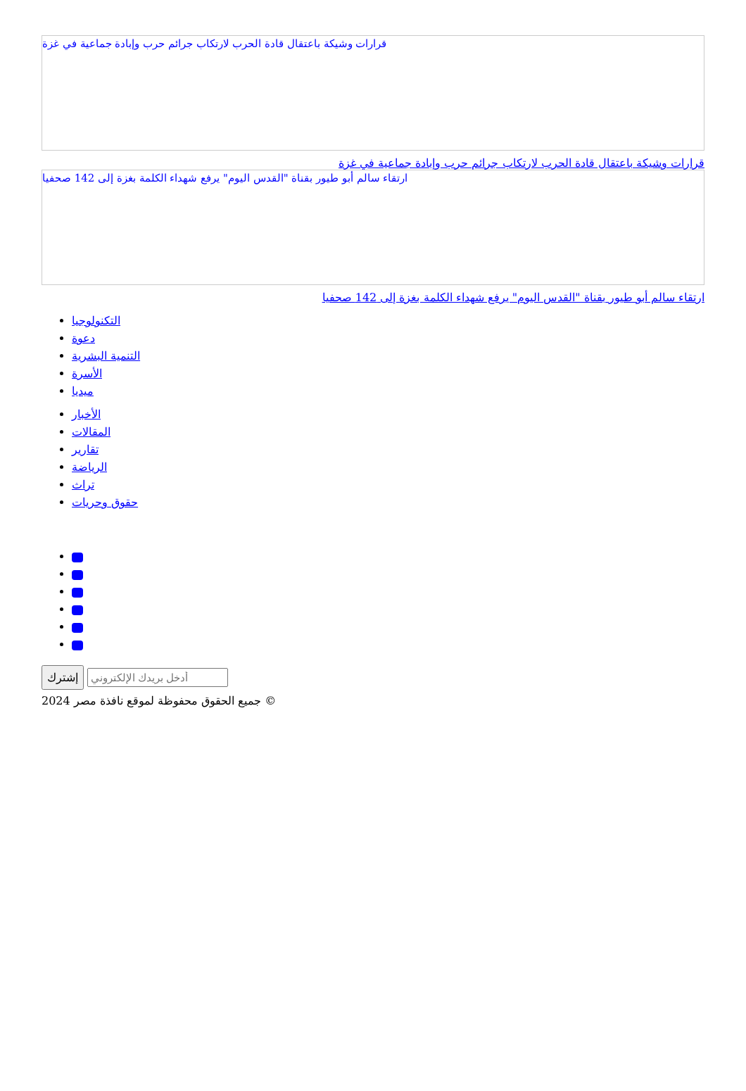قرارات وشيكة باعتقال قادة الحرب لارتكاب جرائم حرب وإبادة جماعية في غزة
قرارات وشيكة باعتقال قادة الحرب لارتكاب جرائم حرب وإبادة جماعية في غزة
ارتقاء سالم أبو طيور بقناة "القدس اليوم" يرفع شهداء الكلمة بغزة إلى 142 صحفيا
ارتقاء سالم أبو طيور بقناة "القدس اليوم" يرفع شهداء الكلمة بغزة إلى 142 صحفيا
التكنولوجيا
دعوة
التنمية البشرية
الأسرة
ميديا
الأخبار
المقالات
تقارير
الرياضة
تراث
حقوق وحريات
إشترك
جميع الحقوق محفوظة لموقع نافذة مصر 2024 ©